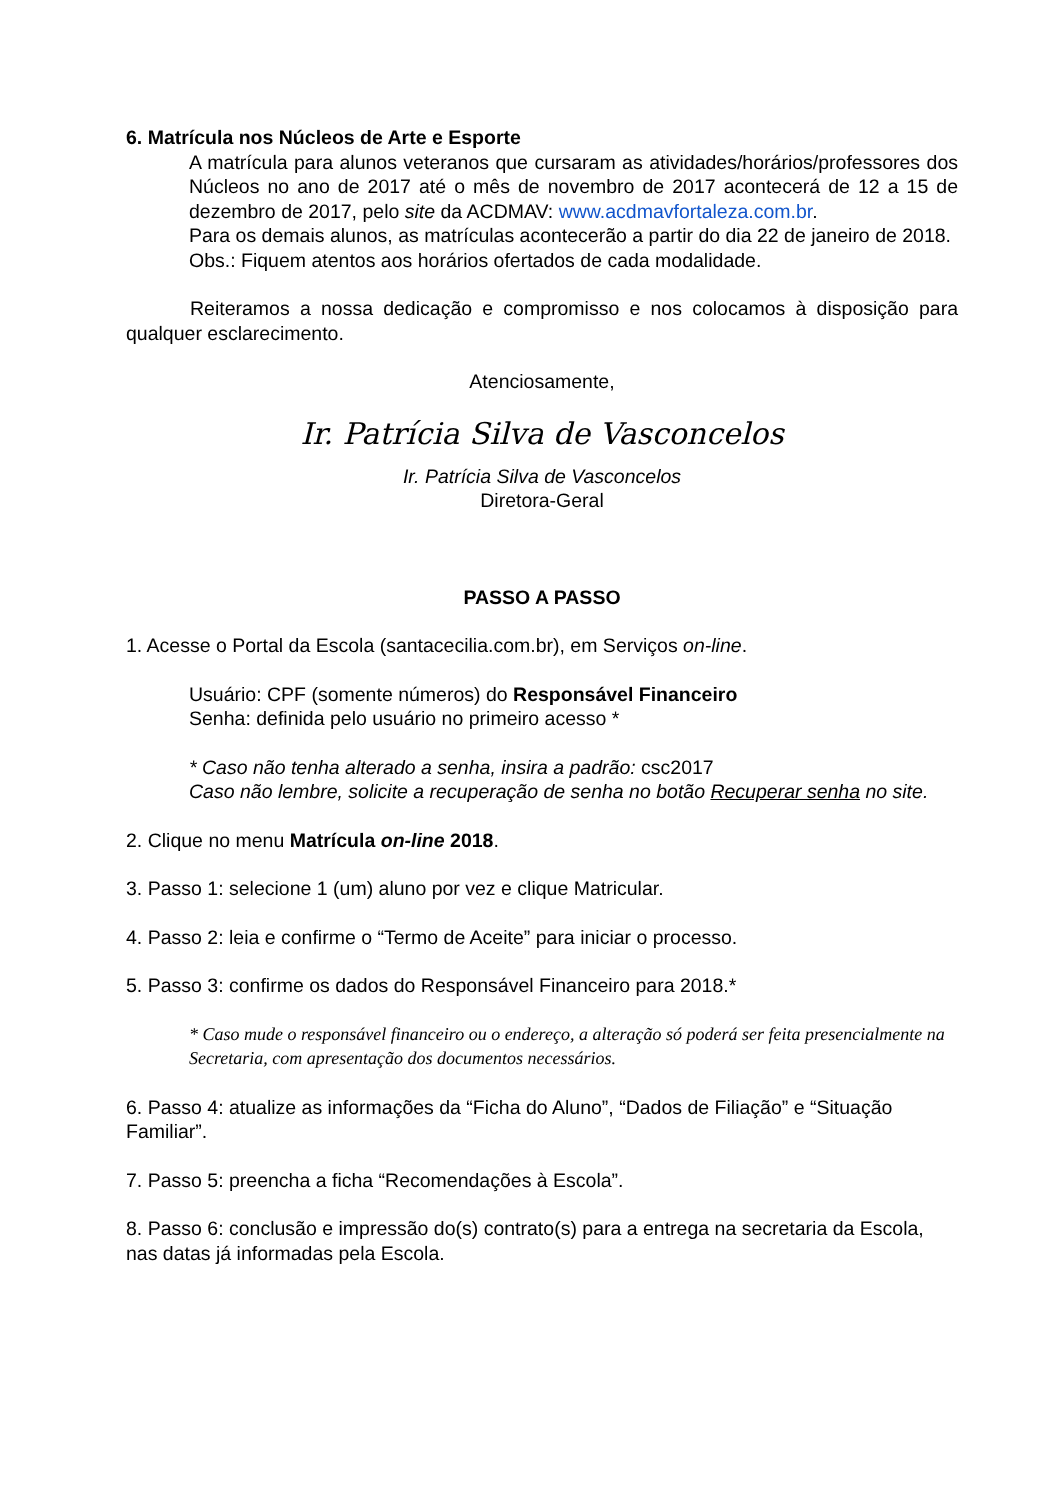6. Matrícula nos Núcleos de Arte e Esporte
A matrícula para alunos veteranos que cursaram as atividades/horários/professores dos Núcleos no ano de 2017 até o mês de novembro de 2017 acontecerá de 12 a 15 de dezembro de 2017, pelo site da ACDMAV: www.acdmavfortaleza.com.br.
Para os demais alunos, as matrículas acontecerão a partir do dia 22 de janeiro de 2018.
Obs.: Fiquem atentos aos horários ofertados de cada modalidade.
Reiteramos a nossa dedicação e compromisso e nos colocamos à disposição para qualquer esclarecimento.
Atenciosamente,
Ir. Patrícia Silva de Vasconcelos
Ir. Patrícia Silva de Vasconcelos
Diretora-Geral
PASSO A PASSO
1. Acesse o Portal da Escola (santacecilia.com.br), em Serviços on-line.
Usuário: CPF (somente números) do Responsável Financeiro
Senha: definida pelo usuário no primeiro acesso *
* Caso não tenha alterado a senha, insira a padrão: csc2017
Caso não lembre, solicite a recuperação de senha no botão Recuperar senha no site.
2. Clique no menu Matrícula on-line 2018.
3. Passo 1: selecione 1 (um) aluno por vez e clique Matricular.
4. Passo 2: leia e confirme o “Termo de Aceite” para iniciar o processo.
5. Passo 3: confirme os dados do Responsável Financeiro para 2018.*
* Caso mude o responsável financeiro ou o endereço, a alteração só poderá ser feita presencialmente na Secretaria, com apresentação dos documentos necessários.
6. Passo 4: atualize as informações da “Ficha do Aluno”, “Dados de Filiação” e “Situação Familiar”.
7. Passo 5: preencha a ficha “Recomendações à Escola”.
8. Passo 6: conclusão e impressão do(s) contrato(s) para a entrega na secretaria da Escola, nas datas já informadas pela Escola.